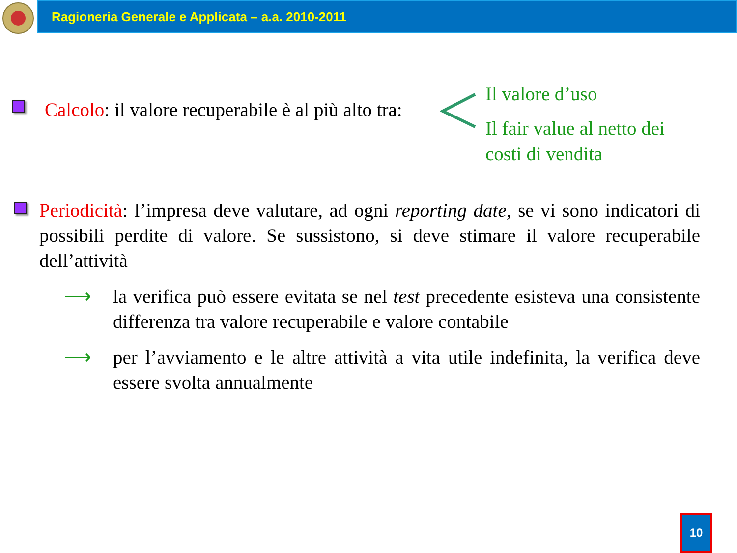Ragioneria Generale e Applicata – a.a. 2010-2011
Calcolo: il valore recuperabile è al più alto tra:
Il valore d’uso
Il fair value al netto dei costi di vendita
Periodicità: l’impresa deve valutare, ad ogni reporting date, se vi sono indicatori di possibili perdite di valore. Se sussistono, si deve stimare il valore recuperabile dell’attività
⟶ la verifica può essere evitata se nel test precedente esisteva una consistente differenza tra valore recuperabile e valore contabile
⟶ per l’avviamento e le altre attività a vita utile indefinita, la verifica deve essere svolta annualmente
10